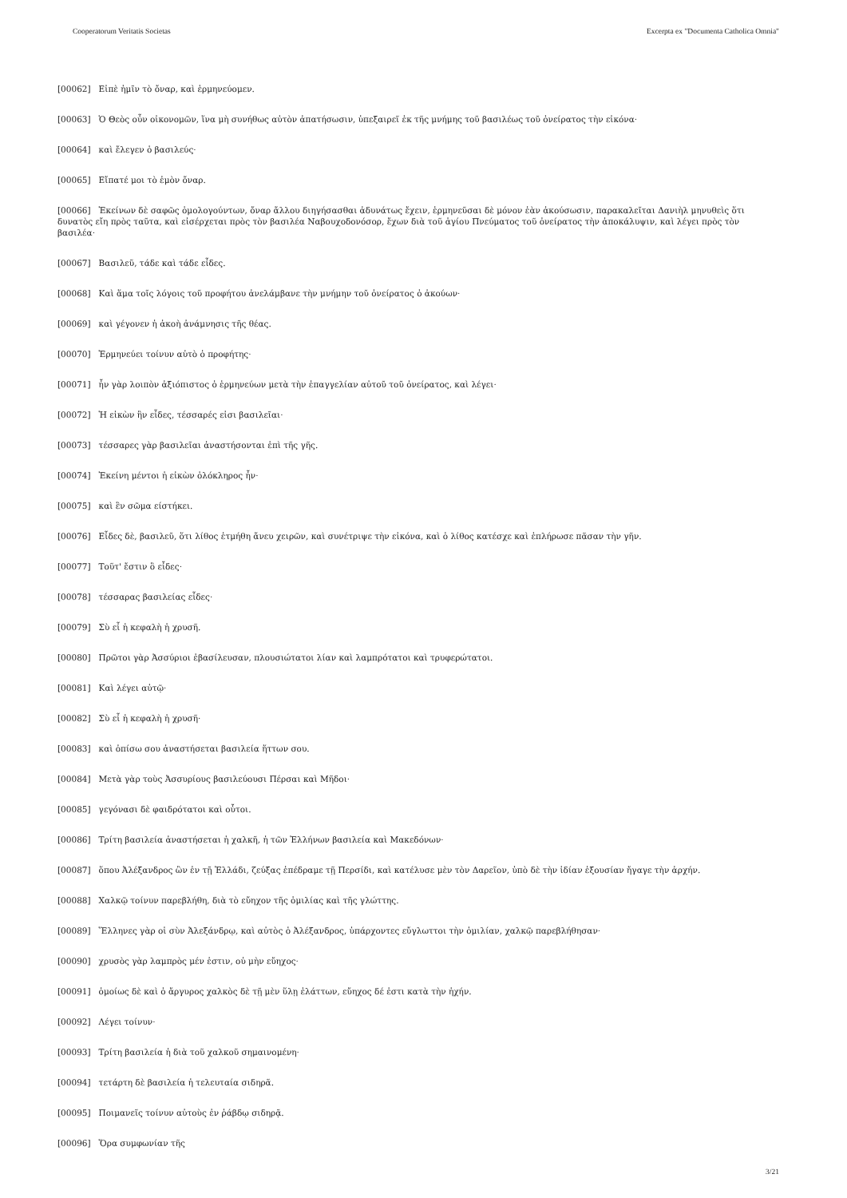Cooperatorum Veritatis Societas Excerpta ex "Documenta Catholica Omnia"
[00062] Εἰπὲ ἡμῖν τὸ ὄναρ, καὶ ἑρμηνεύομεν.
[00063] Ὁ Θεὸς οὖν οἰκονομῶν, ἵνα μὴ συνήθως αὐτὸν ἀπατήσωσιν, ὑπεξαιρεῖ ἐκ τῆς μνήμης τοῦ βασιλέως τοῦ ὀνείρατος τὴν εἰκόνα·
[00064] καὶ ἔλεγεν ὁ βασιλεύς·
[00065] Εἴπατέ μοι τὸ ἐμὸν ὄναρ.
[00066] Ἐκείνων δὲ σαφῶς ὁμολογούντων, ὄναρ ἄλλου διηγήσασθαι ἀδυνάτως ἔχειν, ἑρμηνεῦσαι δὲ μόνον ἐὰν ἀκούσωσιν, παρακαλεῖται Δανιὴλ μηνυθεὶς ὅτι δυνατὸς εἴη πρὸς ταῦτα, καὶ εἰσέρχεται πρὸς τὸν βασιλέα Ναβουχοδονόσορ, ἔχων διὰ τοῦ ἁγίου Πνεύματος τοῦ ὀνείρατος τὴν ἀποκάλυψιν, καὶ λέγει πρὸς τὸν βασιλέα·
[00067] Βασιλεῦ, τάδε καὶ τάδε εἶδες.
[00068] Καὶ ἅμα τοῖς λόγοις τοῦ προφήτου ἀνελάμβανε τὴν μνήμην τοῦ ὀνείρατος ὁ ἀκούων·
[00069] καὶ γέγονεν ἡ ἀκοὴ ἀνάμνησις τῆς θέας.
[00070] Ἑρμηνεύει τοίνυν αὐτὸ ὁ προφήτης·
[00071] ἦν γὰρ λοιπὸν ἀξιόπιστος ὁ ἑρμηνεύων μετὰ τὴν ἐπαγγελίαν αὐτοῦ τοῦ ὀνείρατος, καὶ λέγει·
[00072] Ἡ εἰκὼν ἣν εἶδες, τέσσαρές εἰσι βασιλεῖαι·
[00073] τέσσαρες γὰρ βασιλεῖαι ἀναστήσονται ἐπὶ τῆς γῆς.
[00074] Ἐκείνη μέντοι ἡ εἰκὼν ὁλόκληρος ἦν·
[00075] καὶ ἓν σῶμα είστήκει.
[00076] Εἶδες δὲ, βασιλεῦ, ὅτι λίθος ἐτμήθη ἄνευ χειρῶν, καὶ συνέτριψε τὴν εἰκόνα, καὶ ὁ λίθος κατέσχε καὶ ἐπλήρωσε πᾶσαν τὴν γῆν.
[00077] Τοῦτ' ἔστιν ὃ εἶδες·
[00078] τέσσαρας βασιλείας εἶδες·
[00079] Σὺ εἶ ἡ κεφαλὴ ἡ χρυσῆ.
[00080] Πρῶτοι γὰρ Ἀσσύριοι ἐβασίλευσαν, πλουσιώτατοι λίαν καὶ λαμπρότατοι καὶ τρυφερώτατοι.
[00081] Καὶ λέγει αὐτῷ·
[00082] Σὺ εἶ ἡ κεφαλὴ ἡ χρυσῆ·
[00083] καὶ ὀπίσω σου ἀναστήσεται βασιλεία ἥττων σου.
[00084] Μετὰ γὰρ τοὺς Ἀσσυρίους βασιλεύουσι Πέρσαι καὶ Μῆδοι·
[00085] γεγόνασι δὲ φαιδρότατοι καὶ οὗτοι.
[00086] Τρίτη βασιλεία ἀναστήσεται ἡ χαλκῆ, ἡ τῶν Ἑλλήνων βασιλεία καὶ Μακεδόνων·
[00087] ὅπου Ἀλέξανδρος ὢν ἐν τῇ Ἑλλάδι, ζεύξας ἐπέδραμε τῇ Περσίδι, καὶ κατέλυσε μὲν τὸν Δαρεῖον, ὑπὸ δὲ τὴν ἰδίαν ἐξουσίαν ἤγαγε τὴν ἀρχήν.
[00088] Χαλκῷ τοίνυν παρεβλήθη, διὰ τὸ εὔηχον τῆς ὁμιλίας καὶ τῆς γλώττης.
[00089] Ἕλληνες γὰρ οἱ σὺν Ἀλεξάνδρῳ, καὶ αὐτὸς ὁ Ἀλέξανδρος, ὑπάρχοντες εὔγλωττοι τὴν ὁμιλίαν, χαλκῷ παρεβλήθησαν·
[00090] χρυσὸς γὰρ λαμπρὸς μέν ἐστιν, οὐ μὴν εὔηχος·
[00091] ὁμοίως δὲ καὶ ὁ ἄργυρος χαλκὸς δὲ τῇ μὲν ὕλῃ ἐλάττων, εὔηχος δέ ἐστι κατὰ τὴν ἠχήν.
[00092] Λέγει τοίνυν·
[00093] Τρίτη βασιλεία ἡ διὰ τοῦ χαλκοῦ σημαινομένη·
[00094] τετάρτη δὲ βασιλεία ἡ τελευταία σιδηρᾶ.
[00095] Ποιμανεῖς τοίνυν αὐτοὺς ἐν ῥάβδῳ σιδηρᾷ.
[00096] Ὅρα συμφωνίαν τῆς
3/21